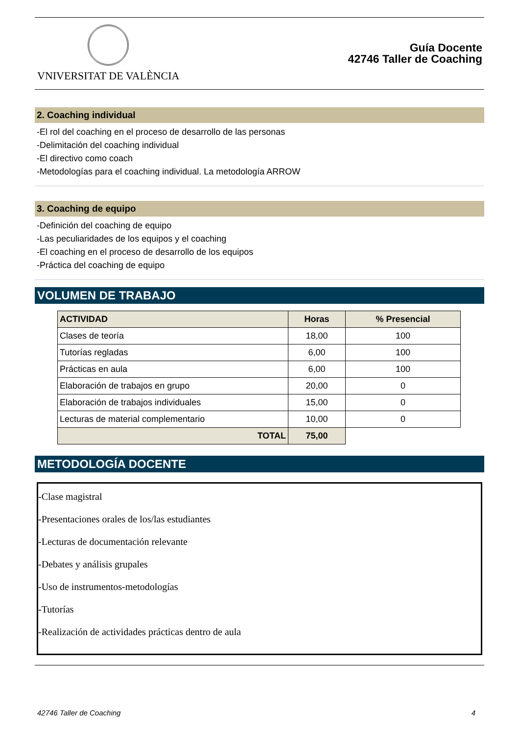VNIVERSITAT DE VALÈNCIA
Guía Docente
42746 Taller de Coaching
2. Coaching individual
-El rol del coaching en el proceso de desarrollo de las personas
-Delimitación del coaching individual
-El directivo como coach
-Metodologías para el coaching individual. La metodología ARROW
3. Coaching de equipo
-Definición del coaching de equipo
-Las peculiaridades de los equipos y el coaching
-El coaching en el proceso de desarrollo de los equipos
-Práctica del coaching de equipo
VOLUMEN DE TRABAJO
| ACTIVIDAD | Horas | % Presencial |
| --- | --- | --- |
| Clases de teoría | 18,00 | 100 |
| Tutorías regladas | 6,00 | 100 |
| Prácticas en aula | 6,00 | 100 |
| Elaboración de trabajos en grupo | 20,00 | 0 |
| Elaboración de trabajos individuales | 15,00 | 0 |
| Lecturas de material complementario | 10,00 | 0 |
| TOTAL | 75,00 | |
METODOLOGÍA DOCENTE
-Clase magistral
-Presentaciones orales de los/las estudiantes
-Lecturas de documentación relevante
-Debates y análisis grupales
-Uso de instrumentos-metodologías
-Tutorías
-Realización de actividades prácticas dentro de aula
42746 Taller de Coaching 4